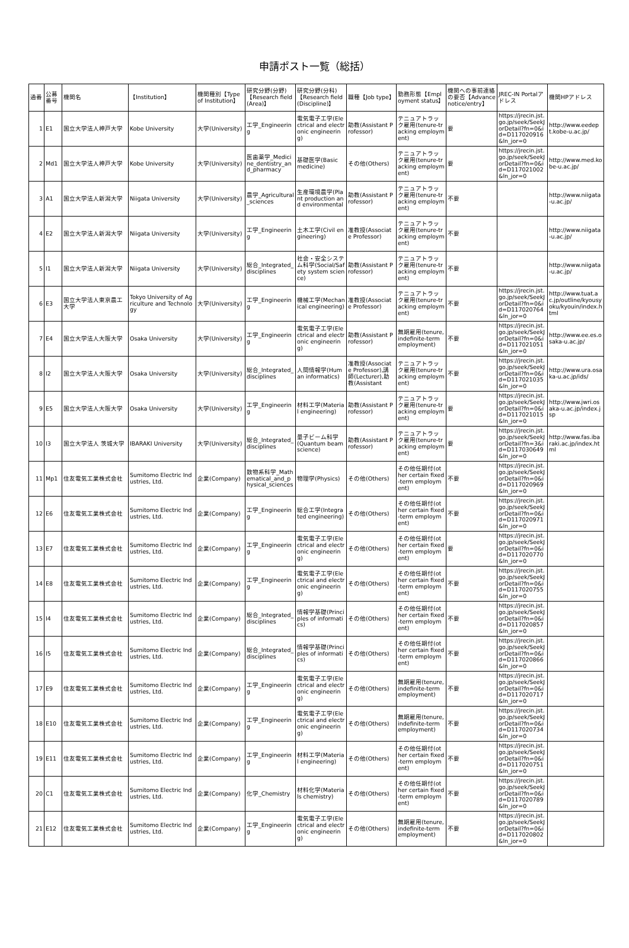申請ポスト一覧（総括）
| 通番 | 公募番号 | 機関名 | 【Institution】 | 機関種別【Type of Institution】 | 研究分野(分野)【Research field (Area)】 | 研究分野(分科)【Research field (Discipline)】 | 職種【Job type】 | 勤務形態【Employment status】 | 機関への事前連絡の要否【Advance notice/entry】 | JREC-IN Portalアドレス | 機関HPアドレス |
| --- | --- | --- | --- | --- | --- | --- | --- | --- | --- | --- | --- |
| 1 | E1 | 国立大学法人神戸大学 | Kobe University | 大学(University) | 工学_Engineering | 電気電子工学(Electrical and electronic engineering) | 助教(Assistant Professor) | テニュアトラック雇用(tenure-tracking employment) | 要 | https://jrecin.jst.go.jp/seek/SeekJorDetail?fn=0&id=D117020916&ln_jor=0 | http://www.eedept.kobe-u.ac.jp/ |
| 2 | Md1 | 国立大学法人神戸大学 | Kobe University | 大学(University) | 医歯薬学_Medicine_dentistry_and_pharmacy | 基礎医学(Basic medicine) | その他(Others) | テニュアトラック雇用(tenure-tracking employment) | 要 | https://jrecin.jst.go.jp/seek/SeekJorDetail?fn=0&id=D117021002&ln_jor=0 | http://www.med.kobe-u.ac.jp/ |
| 3 | A1 | 国立大学法人新潟大学 | Niigata University | 大学(University) | 農学_Agricultural_sciences | 生産環境農学(Plant production and environmental | 助教(Assistant Professor) | テニュアトラック雇用(tenure-tracking employment) | 不要 | | http://www.niigata-u.ac.jp/ |
| 4 | E2 | 国立大学法人新潟大学 | Niigata University | 大学(University) | 工学_Engineering | 土木工学(Civil engineering) | 准教授(Associate Professor) | テニュアトラック雇用(tenure-tracking employment) | 不要 | | http://www.niigata-u.ac.jp/ |
| 5 | I1 | 国立大学法人新潟大学 | Niigata University | 大学(University) | 総合_Integrated_disciplines | 社会・安全システム科学(Social/Safety system science) | 助教(Assistant Professor) | テニュアトラック雇用(tenure-tracking employment) | 不要 | | http://www.niigata-u.ac.jp/ |
| 6 | E3 | 国立大学法人東京農工大学 | Tokyo University of Agriculture and Technology | 大学(University) | 工学_Engineering | 機械工学(Mechanical engineering) | 准教授(Associate Professor) | テニュアトラック雇用(tenure-tracking employment) | 不要 | https://jrecin.jst.go.jp/seek/SeekJorDetail?fn=0&id=D117020764&ln_jor=0 | http://www.tuat.ac.jp/outline/kyousyoku/kyouin/index.html |
| 7 | E4 | 国立大学法人大阪大学 | Osaka University | 大学(University) | 工学_Engineering | 電気電子工学(Electrical and electronic engineering) | 助教(Assistant Professor) | 無期雇用(tenure, indefinite-term employment) | 不要 | https://jrecin.jst.go.jp/seek/SeekJorDetail?fn=0&id=D117021051&ln_jor=0 | http://www.ee.es.osaka-u.ac.jp/ |
| 8 | I2 | 国立大学法人大阪大学 | Osaka University | 大学(University) | 総合_Integrated_disciplines | 人間情報学(Human informatics) | 准教授(Associate Professor),講師(Lecturer),助教(Assistant | テニュアトラック雇用(tenure-tracking employment) | 不要 | https://jrecin.jst.go.jp/seek/SeekJorDetail?fn=0&id=D117021035&ln_jor=0 | http://www.ura.osaka-u.ac.jp/ids/ |
| 9 | E5 | 国立大学法人大阪大学 | Osaka University | 大学(University) | 工学_Engineering | 材料工学(Material engineering) | 助教(Assistant Professor) | テニュアトラック雇用(tenure-tracking employment) | 要 | https://jrecin.jst.go.jp/seek/SeekJorDetail?fn=0&id=D117021015&ln_jor=0 | http://www.jwri.osaka-u.ac.jp/index.jsp |
| 10 | I3 | 国立大学法人 茨城大学 | IBARAKI University | 大学(University) | 総合_Integrated_disciplines | 量子ビーム科学(Quantum beam science) | 助教(Assistant Professor) | テニュアトラック雇用(tenure-tracking employment) | 要 | https://jrecin.jst.go.jp/seek/SeekJorDetail?fn=3&id=D117030649&ln_jor=0 | http://www.fas.ibaraki.ac.jp/index.html |
| 11 | Mp1 | 住友電気工業株式会社 | Sumitomo Electric Industries, Ltd. | 企業(Company) | 数物系科学_Mathematical_and_physical_sciences | 物理学(Physics) | その他(Others) | その他任期付(other certain fixed-term employment) | 不要 | https://jrecin.jst.go.jp/seek/SeekJorDetail?fn=0&id=D117020969&ln_jor=0 | |
| 12 | E6 | 住友電気工業株式会社 | Sumitomo Electric Industries, Ltd. | 企業(Company) | 工学_Engineering | 総合工学(Integrated engineering) | その他(Others) | その他任期付(other certain fixed-term employment) | 不要 | https://jrecin.jst.go.jp/seek/SeekJorDetail?fn=0&id=D117020971&ln_jor=0 | |
| 13 | E7 | 住友電気工業株式会社 | Sumitomo Electric Industries, Ltd. | 企業(Company) | 工学_Engineering | 電気電子工学(Electrical and electronic engineering) | その他(Others) | その他任期付(other certain fixed-term employment) | 要 | https://jrecin.jst.go.jp/seek/SeekJorDetail?fn=0&id=D117020770&ln_jor=0 | |
| 14 | E8 | 住友電気工業株式会社 | Sumitomo Electric Industries, Ltd. | 企業(Company) | 工学_Engineering | 電気電子工学(Electrical and electronic engineering) | その他(Others) | その他任期付(other certain fixed-term employment) | 不要 | https://jrecin.jst.go.jp/seek/SeekJorDetail?fn=0&id=D117020755&ln_jor=0 | |
| 15 | I4 | 住友電気工業株式会社 | Sumitomo Electric Industries, Ltd. | 企業(Company) | 総合_Integrated_disciplines | 情報学基礎(Principles of informatics) | その他(Others) | その他任期付(other certain fixed-term employment) | 不要 | https://jrecin.jst.go.jp/seek/SeekJorDetail?fn=0&id=D117020857&ln_jor=0 | |
| 16 | I5 | 住友電気工業株式会社 | Sumitomo Electric Industries, Ltd. | 企業(Company) | 総合_Integrated_disciplines | 情報学基礎(Principles of informatics) | その他(Others) | その他任期付(other certain fixed-term employment) | 不要 | https://jrecin.jst.go.jp/seek/SeekJorDetail?fn=0&id=D117020866&ln_jor=0 | |
| 17 | E9 | 住友電気工業株式会社 | Sumitomo Electric Industries, Ltd. | 企業(Company) | 工学_Engineering | 電気電子工学(Electrical and electronic engineering) | その他(Others) | 無期雇用(tenure, indefinite-term employment) | 不要 | https://jrecin.jst.go.jp/seek/SeekJorDetail?fn=0&id=D117020717&ln_jor=0 | |
| 18 | E10 | 住友電気工業株式会社 | Sumitomo Electric Industries, Ltd. | 企業(Company) | 工学_Engineering | 電気電子工学(Electrical and electronic engineering) | その他(Others) | 無期雇用(tenure, indefinite-term employment) | 不要 | https://jrecin.jst.go.jp/seek/SeekJorDetail?fn=0&id=D117020734&ln_jor=0 | |
| 19 | E11 | 住友電気工業株式会社 | Sumitomo Electric Industries, Ltd. | 企業(Company) | 工学_Engineering | 材料工学(Material engineering) | その他(Others) | その他任期付(other certain fixed-term employment) | 不要 | https://jrecin.jst.go.jp/seek/SeekJorDetail?fn=0&id=D117020751&ln_jor=0 | |
| 20 | C1 | 住友電気工業株式会社 | Sumitomo Electric Industries, Ltd. | 企業(Company) | 化学_Chemistry | 材料化学(Materials chemistry) | その他(Others) | その他任期付(other certain fixed-term employment) | 不要 | https://jrecin.jst.go.jp/seek/SeekJorDetail?fn=0&id=D117020789&ln_jor=0 | |
| 21 | E12 | 住友電気工業株式会社 | Sumitomo Electric Industries, Ltd. | 企業(Company) | 工学_Engineering | 電気電子工学(Electrical and electronic engineering) | その他(Others) | 無期雇用(tenure, indefinite-term employment) | 不要 | https://jrecin.jst.go.jp/seek/SeekJorDetail?fn=0&id=D117020802&ln_jor=0 | |